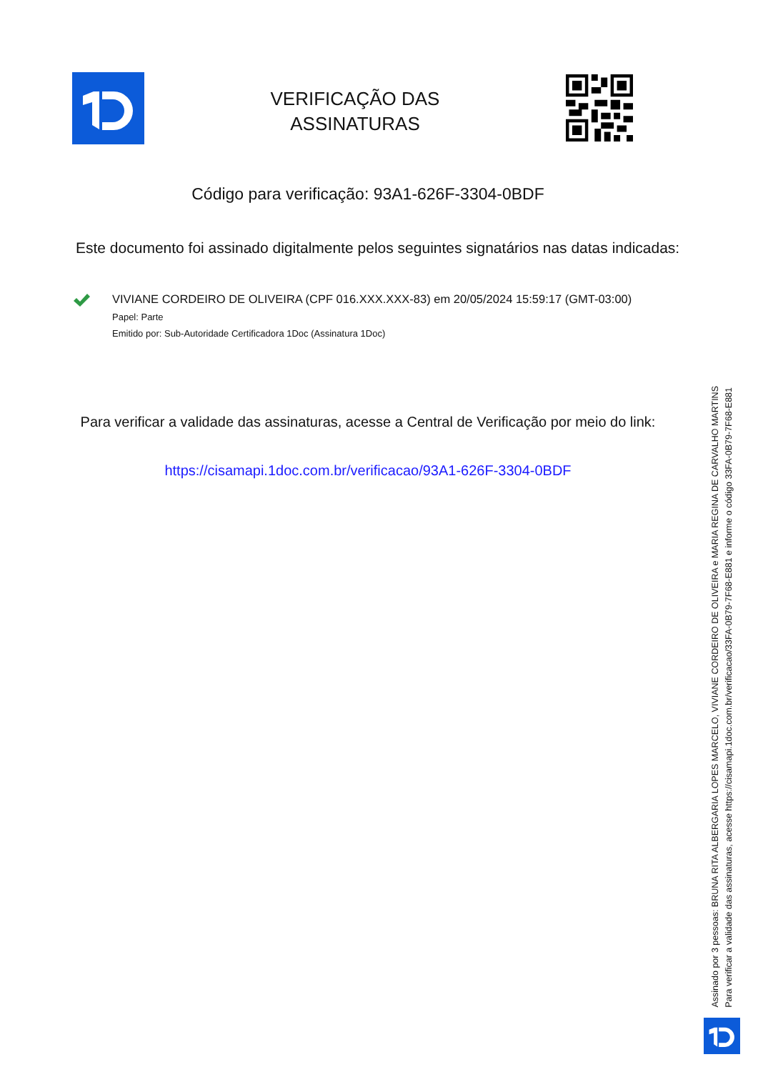VERIFICAÇÃO DAS
ASSINATURAS
Código para verificação: 93A1-626F-3304-0BDF
Este documento foi assinado digitalmente pelos seguintes signatários nas datas indicadas:
VIVIANE CORDEIRO DE OLIVEIRA (CPF 016.XXX.XXX-83) em 20/05/2024 15:59:17 (GMT-03:00)
Papel: Parte
Emitido por: Sub-Autoridade Certificadora 1Doc (Assinatura 1Doc)
Para verificar a validade das assinaturas, acesse a Central de Verificação por meio do link:
https://cisamapi.1doc.com.br/verificacao/93A1-626F-3304-0BDF
Assinado por 3 pessoas: BRUNA RITA ALBERGARIA LOPES MARCELO, VIVIANE CORDEIRO DE OLIVEIRA e MARIA REGINA DE CARVALHO MARTINS
Para verificar a validade das assinaturas, acesse https://cisamapi.1doc.com.br/verificacao/33FA-0B79-7F68-E881 e informe o código 33FA-0B79-7F68-E881